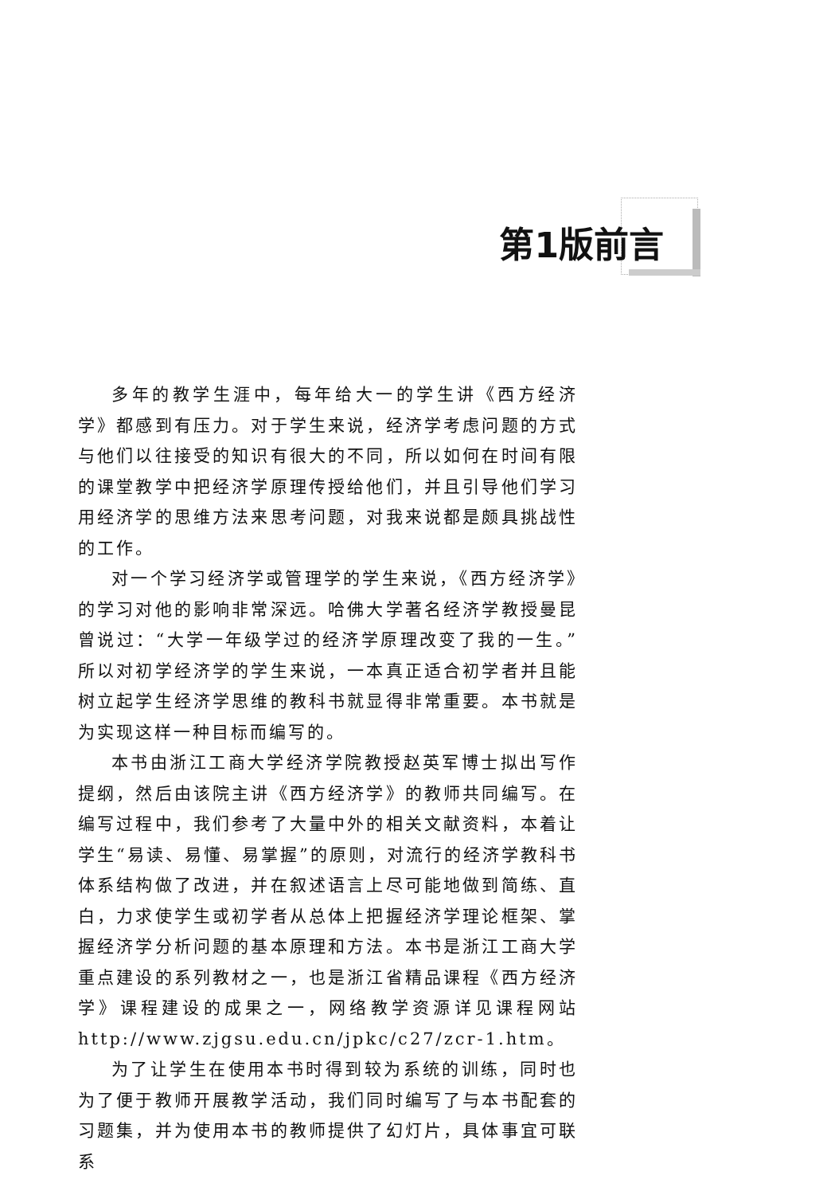第1版前言
多年的教学生涯中，每年给大一的学生讲《西方经济学》都感到有压力。对于学生来说，经济学考虑问题的方式与他们以往接受的知识有很大的不同，所以如何在时间有限的课堂教学中把经济学原理传授给他们，并且引导他们学习用经济学的思维方法来思考问题，对我来说都是颇具挑战性的工作。
对一个学习经济学或管理学的学生来说，《西方经济学》的学习对他的影响非常深远。哈佛大学著名经济学教授曼昆曾说过：“大学一年级学过的经济学原理改变了我的一生。”所以对初学经济学的学生来说，一本真正适合初学者并且能树立起学生经济学思维的教科书就显得非常重要。本书就是为实现这样一种目标而编写的。
本书由浙江工商大学经济学院教授赵英军博士拟出写作提纲，然后由该院主讲《西方经济学》的教师共同编写。在编写过程中，我们参考了大量中外的相关文献资料，本着让学生“易读、易懂、易掌握”的原则，对流行的经济学教科书体系结构做了改进，并在叙述语言上尽可能地做到简练、直白，力求使学生或初学者从总体上把握经济学理论框架、掌握经济学分析问题的基本原理和方法。本书是浙江工商大学重点建设的系列教材之一，也是浙江省精品课程《西方经济学》课程建设的成果之一，网络教学资源详见课程网站 http://www.zjgsu.edu.cn/jpkc/c27/zcr-1.htm。
为了让学生在使用本书时得到较为系统的训练，同时也为了便于教师开展教学活动，我们同时编写了与本书配套的习题集，并为使用本书的教师提供了幻灯片，具体事宜可联系